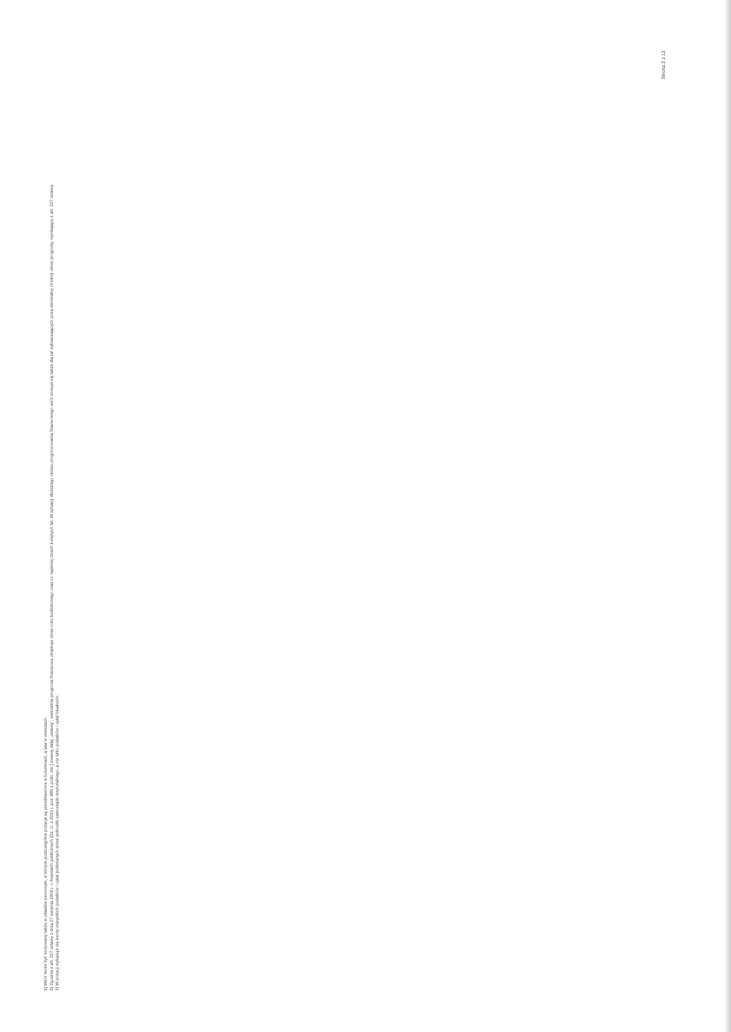1) Wzór może być stosowany także w układzie pionowym, w którym poszczególne pozycje są przedstawione w kolumnach, a lata w wierszach.
2) Zgodnie z art. 227 ustawy z dnia 27 sierpnia 2009 r. o finansach publicznych (Dz. U. z 2013 r. poz. 885 z późn. zm.) zwanej dalej „ustawą”, wieloletnia prognoza finansowa obejmuje okres roku budżetowego oraz co najmniej trzech kolejnych lat. W sytuacji dłuższego okresu prognozowania finansowego wzór stosuje się także dla lat wykraczających poza minimalny (4 letni) okres prognozy, wynikający z art. 227 ustawy.
3) W pozycji wykazuje się kwoty wszystkich podatków i opłat pobieranych przez jednostki samorządu terytorialnego, a nie tylko podatków i opłat lokalnych.
Strona 2 z 12